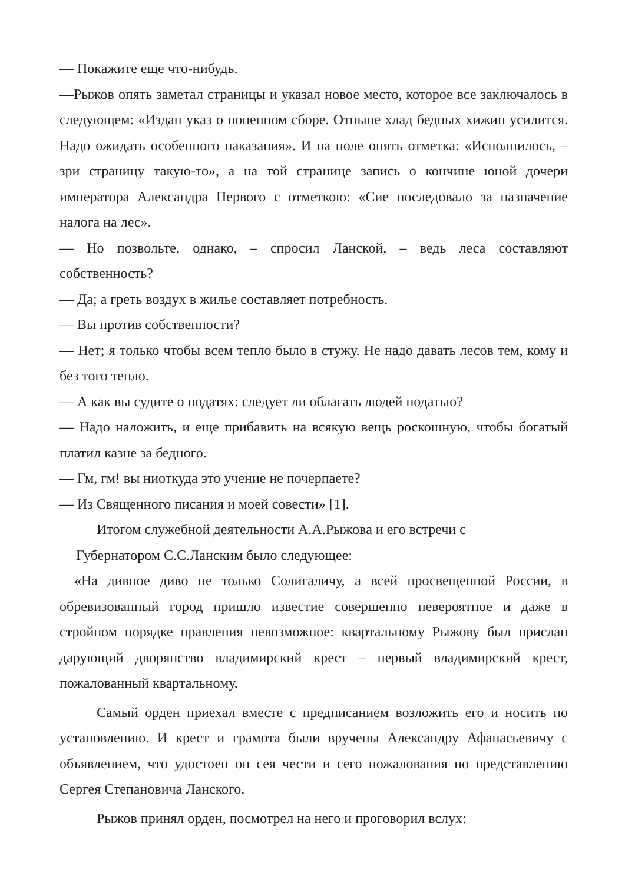— Покажите еще что-нибудь.
—Рыжов опять заметал страницы и указал новое место, которое все заключалось в следующем: «Издан указ о попенном сборе. Отныне хлад бедных хижин усилится. Надо ожидать особенного наказания». И на поле опять отметка: «Исполнилось, – зри страницу такую-то», а на той странице запись о кончине юной дочери императора Александра Первого с отметкою: «Сие последовало за назначение налога на лес».
— Но позвольте, однако, – спросил Ланской, – ведь леса составляют собственность?
— Да; а греть воздух в жилье составляет потребность.
— Вы против собственности?
— Нет; я только чтобы всем тепло было в стужу. Не надо давать лесов тем, кому и без того тепло.
— А как вы судите о податях: следует ли облагать людей податью?
— Надо наложить, и еще прибавить на всякую вещь роскошную, чтобы богатый платил казне за бедного.
— Гм, гм! вы ниоткуда это учение не почерпаете?
— Из Священного писания и моей совести» [1].
Итогом служебной деятельности А.А.Рыжова и его встречи с
Губернатором С.С.Ланским было следующее:
«На дивное диво не только Солигаличу, а всей просвещенной России, в обревизованный город пришло известие совершенно невероятное и даже в стройном порядке правления невозможное: квартальному Рыжову был прислан дарующий дворянство владимирский крест – первый владимирский крест, пожалованный квартальному.
Самый орден приехал вместе с предписанием возложить его и носить по установлению. И крест и грамота были вручены Александру Афанасьевичу с объявлением, что удостоен он сея чести и сего пожалования по представлению Сергея Степановича Ланского.
Рыжов принял орден, посмотрел на него и проговорил вслух: